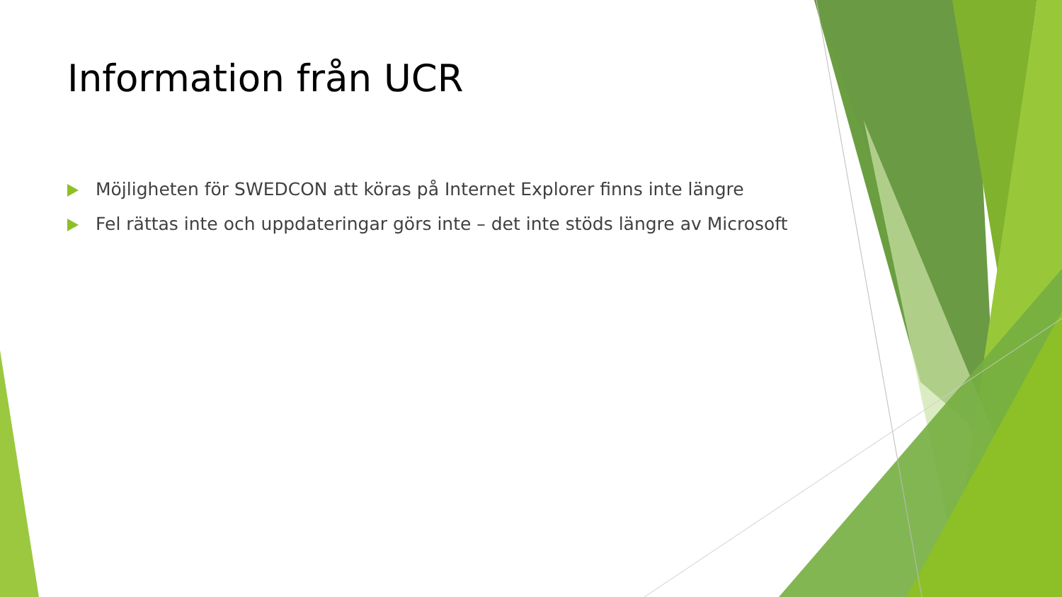Information från UCR
Möjligheten för SWEDCON att köras på Internet Explorer finns inte längre
Fel rättas inte och uppdateringar görs inte – det inte stöds längre av Microsoft